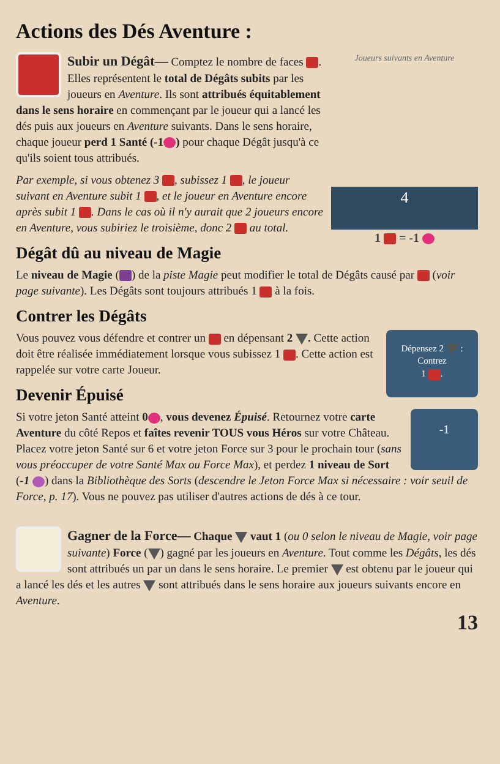Actions des Dés Aventure :
Joueurs suivants en Aventure
4
1 = -1
Subir un Dégât— Comptez le nombre de faces . Elles représentent le total de Dégâts subits par les joueurs en Aventure. Ils sont attribués équitablement dans le sens horaire en commençant par le joueur qui a lancé les dés puis aux joueurs en Aventure suivants. Dans le sens horaire, chaque joueur perd 1 Santé (-1 ) pour chaque Dégât jusqu'à ce qu'ils soient tous attribués.
Par exemple, si vous obtenez 3 , subissez 1 , le joueur suivant en Aventure subit 1 , et le joueur en Aventure encore après subit 1 . Dans le cas où il n'y aurait que 2 joueurs encore en Aventure, vous subiriez le troisième, donc 2 au total.
Dégât dû au niveau de Magie
Le niveau de Magie ( ) de la piste Magie peut modifier le total de Dégâts causé par (voir page suivante). Les Dégâts sont toujours attribués 1 à la fois.
Contrer les Dégâts
Dépensez 2 :
Contrez
1 .
Vous pouvez vous défendre et contrer un en dépensant 2 . Cette action doit être réalisée immédiatement lorsque vous subissez 1 . Cette action est rappelée sur votre carte Joueur.
Devenir Épuisé
-1
Si votre jeton Santé atteint 0, vous devenez Épuisé. Retournez votre carte Aventure du côté Repos et faîtes revenir TOUS vous Héros sur votre Château. Placez votre jeton Santé sur 6 et votre jeton Force sur 3 pour le prochain tour (sans vous préoccuper de votre Santé Max ou Force Max), et perdez 1 niveau de Sort (-1 ) dans la Bibliothèque des Sorts (descendre le Jeton Force Max si nécessaire : voir seuil de Force, p. 17). Vous ne pouvez pas utiliser d'autres actions de dés à ce tour.
Gagner de la Force— Chaque vaut 1 (ou 0 selon le niveau de Magie, voir page suivante) Force ( ) gagné par les joueurs en Aventure. Tout comme les Dégâts, les dés sont attribués un par un dans le sens horaire. Le premier est obtenu par le joueur qui a lancé les dés et les autres sont attribués dans le sens horaire aux joueurs suivants encore en Aventure.
13